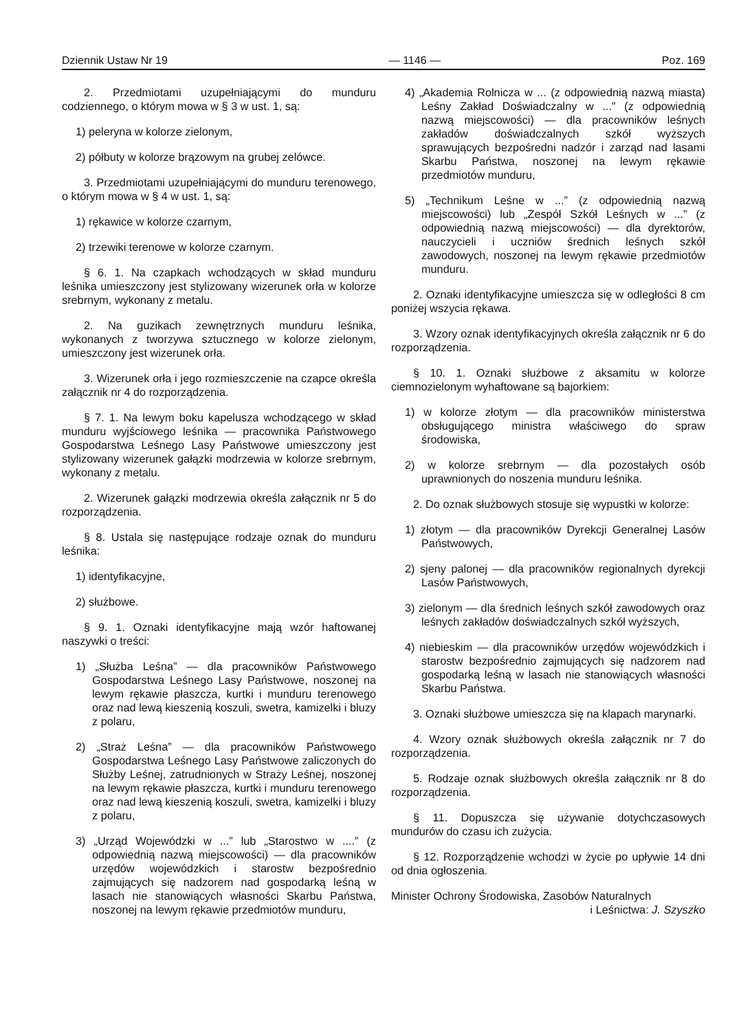Dziennik Ustaw Nr 19 — 1146 — Poz. 169
2. Przedmiotami uzupełniającymi do munduru codziennego, o którym mowa w § 3 w ust. 1, są:
1) peleryna w kolorze zielonym,
2) półbuty w kolorze brązowym na grubej zelówce.
3. Przedmiotami uzupełniającymi do munduru terenowego, o którym mowa w § 4 w ust. 1, są:
1) rękawice w kolorze czarnym,
2) trzewiki terenowe w kolorze czarnym.
§ 6. 1. Na czapkach wchodzących w skład munduru leśnika umieszczony jest stylizowany wizerunek orła w kolorze srebrnym, wykonany z metalu.
2. Na guzikach zewnętrznych munduru leśnika, wykonanych z tworzywa sztucznego w kolorze zielonym, umieszczony jest wizerunek orła.
3. Wizerunek orła i jego rozmieszczenie na czapce określa załącznik nr 4 do rozporządzenia.
§ 7. 1. Na lewym boku kapelusza wchodzącego w skład munduru wyjściowego leśnika — pracownika Państwowego Gospodarstwa Leśnego Lasy Państwowe umieszczony jest stylizowany wizerunek gałązki modrzewia w kolorze srebrnym, wykonany z metalu.
2. Wizerunek gałązki modrzewia określa załącznik nr 5 do rozporządzenia.
§ 8. Ustala się następujące rodzaje oznak do munduru leśnika:
1) identyfikacyjne,
2) służbowe.
§ 9. 1. Oznaki identyfikacyjne mają wzór haftowanej naszywki o treści:
1) „Służba Leśna” — dla pracowników Państwowego Gospodarstwa Leśnego Lasy Państwowe, noszonej na lewym rękawie płaszcza, kurtki i munduru terenowego oraz nad lewą kieszenią koszuli, swetra, kamizelki i bluzy z polaru,
2) „Straż Leśna” — dla pracowników Państwowego Gospodarstwa Leśnego Lasy Państwowe zaliczonych do Służby Leśnej, zatrudnionych w Straży Leśnej, noszonej na lewym rękawie płaszcza, kurtki i munduru terenowego oraz nad lewą kieszenią koszuli, swetra, kamizelki i bluzy z polaru,
3) „Urząd Wojewódzki w ...” lub „Starostwo w ....” (z odpowiednią nazwą miejscowości) — dla pracowników urzędów wojewódzkich i starostw bezpośrednio zajmujących się nadzorem nad gospodarką leśną w lasach nie stanowiących własności Skarbu Państwa, noszonej na lewym rękawie przedmiotów munduru,
4) „Akademia Rolnicza w ... (z odpowiednią nazwą miasta) Leśny Zakład Doświadczalny w ...” (z odpowiednią nazwą miejscowości) — dla pracowników leśnych zakładów doświadczalnych szkół wyższych sprawujących bezpośredni nadzór i zarząd nad lasami Skarbu Państwa, noszonej na lewym rękawie przedmiotów munduru,
5) „Technikum Leśne w ...” (z odpowiednią nazwą miejscowości) lub „Zespół Szkół Leśnych w ...” (z odpowiednią nazwą miejscowości) — dla dyrektorów, nauczycieli i uczniów średnich leśnych szkół zawodowych, noszonej na lewym rękawie przedmiotów munduru.
2. Oznaki identyfikacyjne umieszcza się w odległości 8 cm poniżej wszycia rękawa.
3. Wzory oznak identyfikacyjnych określa załącznik nr 6 do rozporządzenia.
§ 10. 1. Oznaki służbowe z aksamitu w kolorze ciemnozielonym wyhaftowane są bajorkiem:
1) w kolorze złotym — dla pracowników ministerstwa obsługującego ministra właściwego do spraw środowiska,
2) w kolorze srebrnym — dla pozostałych osób uprawnionych do noszenia munduru leśnika.
2. Do oznak służbowych stosuje się wypustki w kolorze:
1) złotym — dla pracowników Dyrekcji Generalnej Lasów Państwowych,
2) sjeny palonej — dla pracowników regionalnych dyrekcji Lasów Państwowych,
3) zielonym — dla średnich leśnych szkół zawodowych oraz leśnych zakładów doświadczalnych szkół wyższych,
4) niebieskim — dla pracowników urzędów wojewódzkich i starostw bezpośrednio zajmujących się nadzorem nad gospodarką leśną w lasach nie stanowiących własności Skarbu Państwa.
3. Oznaki służbowe umieszcza się na klapach marynarki.
4. Wzory oznak służbowych określa załącznik nr 7 do rozporządzenia.
5. Rodzaje oznak służbowych określa załącznik nr 8 do rozporządzenia.
§ 11. Dopuszcza się używanie dotychczasowych mundurów do czasu ich zużycia.
§ 12. Rozporządzenie wchodzi w życie po upływie 14 dni od dnia ogłoszenia.
Minister Ochrony Środowiska, Zasobów Naturalnych
i Leśnictwa: J. Szyszko